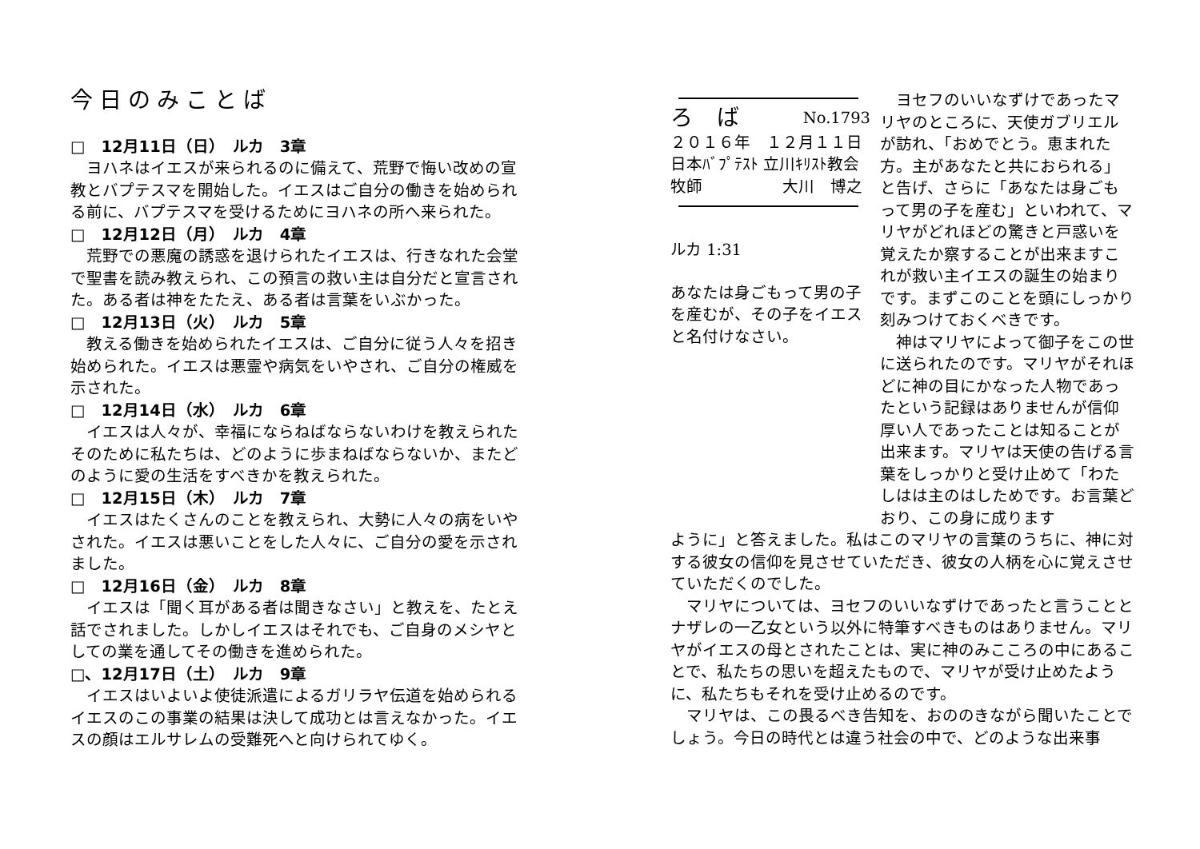今日のみことば
□　12月11日（日）　ルカ　3章
ヨハネはイエスが来られるのに備えて、荒野で悔い改めの宣教とバプテスマを開始した。イエスはご自分の働きを始められる前に、バプテスマを受けるためにヨハネの所へ来られた。
□　12月12日（月）　ルカ　4章
荒野での悪魔の誘惑を退けられたイエスは、行きなれた会堂で聖書を読み教えられ、この預言の救い主は自分だと宣言された。ある者は神をたたえ、ある者は言葉をいぶかった。
□　12月13日（火）　ルカ　5章
教える働きを始められたイエスは、ご自分に従う人々を招き始められた。イエスは悪霊や病気をいやされ、ご自分の権威を示された。
□　12月14日（水）　ルカ　6章
イエスは人々が、幸福にならねばならないわけを教えられたそのために私たちは、どのように歩まねばならないか、またどのように愛の生活をすべきかを教えられた。
□　12月15日（木）　ルカ　7章
イエスはたくさんのことを教えられ、大勢に人々の病をいやされた。イエスは悪いことをした人々に、ご自分の愛を示されました。
□　12月16日（金）　ルカ　8章
イエスは「聞く耳がある者は聞きなさい」と教えを、たとえ話でされました。しかしイエスはそれでも、ご自身のメシヤとしての業を通してその働きを進められた。
□、12月17日（土）　ルカ　9章
イエスはいよいよ使徒派遣によるガリラヤ伝道を始められるイエスのこの事業の結果は決して成功とは言えなかった。イエスの顔はエルサレムの受難死へと向けられてゆく。
ろば No.1793
２０１６年　１２月１１日
日本ﾊﾞﾌﾟﾃｽﾄ 立川ｷﾘｽﾄ教会
牧師　　　　　大川　博之
ルカ 1:31
あなたは身ごもって男の子を産むが、その子をイエスと名付けなさい。
ヨセフのいいなずけであったマリヤのところに、天使ガブリエルが訪れ、「おめでとう。恵まれた方。主があなたと共におられる」と告げ、さらに「あなたは身ごもって男の子を産む」といわれて、マリヤがどれほどの驚きと戸惑いを覚えたか察することが出来ますこれが救い主イエスの誕生の始まりです。まずこのことを頭にしっかり刻みつけておくべきです。
神はマリヤによって御子をこの世に送られたのです。マリヤがそれほどに神の目にかなった人物であったという記録はありませんが信仰厚い人であったことは知ることが出来ます。マリヤは天使の告げる言葉をしっかりと受け止めて「わたしはは主のはしためです。お言葉どおり、この身に成ります
ように」と答えました。私はこのマリヤの言葉のうちに、神に対する彼女の信仰を見させていただき、彼女の人柄を心に覚えさせていただくのでした。
マリヤについては、ヨセフのいいなずけであったと言うこととナザレの一乙女という以外に特筆すべきものはありません。マリヤがイエスの母とされたことは、実に神のみこころの中にあることで、私たちの思いを超えたもので、マリヤが受け止めたように、私たちもそれを受け止めるのです。
マリヤは、この畏るべき告知を、おののきながら聞いたことでしょう。今日の時代とは違う社会の中で、どのような出来事